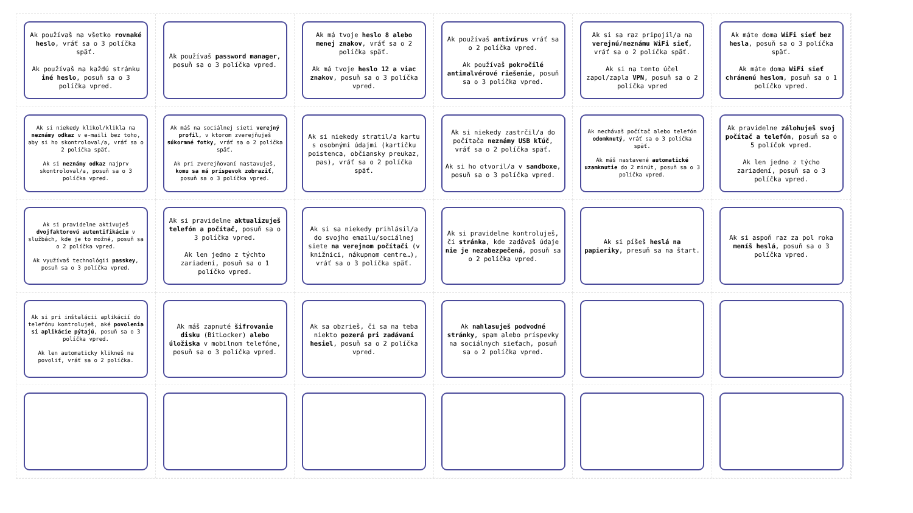Ak používaš na všetko rovnaké heslo, vráť sa o 3 políčka späť.
Ak používaš na každú stránku iné heslo, posuň sa o 3 políčka vpred.
Ak používaš password manager, posuň sa o 3 políčka vpred.
Ak má tvoje heslo 8 alebo menej znakov, vráť sa o 2 políčka späť.
Ak má tvoje heslo 12 a viac znakov, posuň sa o 3 políčka vpred.
Ak používaš antivírus vráť sa o 2 políčka vpred.
Ak používaš pokročilé antimalvérové riešenie, posuň sa o 3 políčka vpred.
Ak si sa raz pripojil/a na verejnú/neznámu WiFi sieť, vráť sa o 2 políčka späť.
Ak si na tento účel zapol/zapla VPN, posuň sa o 2 políčka vpred
Ak máte doma WiFi sieť bez hesla, posuň sa o 3 políčka späť.
Ak máte doma WiFi sieť chránenú heslom, posuň sa o 1 políčko vpred.
Ak si niekedy klikol/klikla na neznámy odkaz v e-maili bez toho, aby si ho skontroloval/a, vráť sa o 2 políčka späť.
Ak si neznámy odkaz najprv skontroloval/a, posuň sa o 3 políčka vpred.
Ak máš na sociálnej sieti verejný profil, v ktorom zverejňuješ súkormné fotky, vráť sa o 2 políčka späť.
Ak pri zverejňovaní nastavuješ, komu sa má príspevok zobraziť, posuň sa o 3 políčka vpred.
Ak si niekedy stratil/a kartu s osobnými údajmi (kartičku poistenca, občiansky preukaz, pas), vráť sa o 2 políčka späť.
Ak si niekedy zastrčil/a do počítača neznámy USB kľúč, vráť sa o 2 políčka späť.
Ak si ho otvoril/a v sandboxe, posuň sa o 3 políčka vpred.
Ak nechávaš počítač alebo telefón odomknutý, vráť sa o 3 políčka späť.
Ak máš nastavené automatické uzamknutie do 2 minút, posuň sa o 3 políčka vpred.
Ak pravidelne zálohuješ svoj počítač a telefón, posuň sa o 5 políčok vpred.
Ak len jedno z týcho zariadení, posuň sa o 3 políčka vpred.
Ak si pravidelne aktivuješ dvojfaktorovú autentifikáciu v službách, kde je to možné, posuň sa o 2 políčka vpred.
Ak využívaš technológii passkey, posuň sa o 3 políčka vpred.
Ak si pravidelne aktualizuješ telefón a počítač, posuň sa o 3 políčka vpred.
Ak len jedno z týchto zariadení, posuň sa o 1 políčko vpred.
Ak si sa niekedy prihlásil/a do svojho emailu/sociálnej siete na verejnom počítači (v knižnici, nákupnom centre…), vráť sa o 3 políčka späť.
Ak si pravidelne kontroluješ, či stránka, kde zadávaš údaje nie je nezabezpečená, posuň sa o 2 políčka vpred.
Ak si píšeš heslá na papieriky, presuň sa na štart.
Ak si aspoň raz za pol roka meníš heslá, posuň sa o 3 políčka vpred.
Ak si pri inštalácii aplikácií do telefónu kontroluješ, aké povolenia si aplikácie pýtajú, posuň sa o 3 políčka vpred.
Ak len automaticky klikneš na povoliť, vráť sa o 2 políčka.
Ak máš zapnuté šifrovanie disku (BitLocker) alebo úložiska v mobilnom telefóne, posuň sa o 3 políčka vpred.
Ak sa obzrieš, či sa na teba niekto pozerá pri zadávaní hesiel, posuň sa o 2 políčka vpred.
Ak nahlasuješ podvodné stránky, spam alebo príspevky na sociálnych sieťach, posuň sa o 2 políčka vpred.